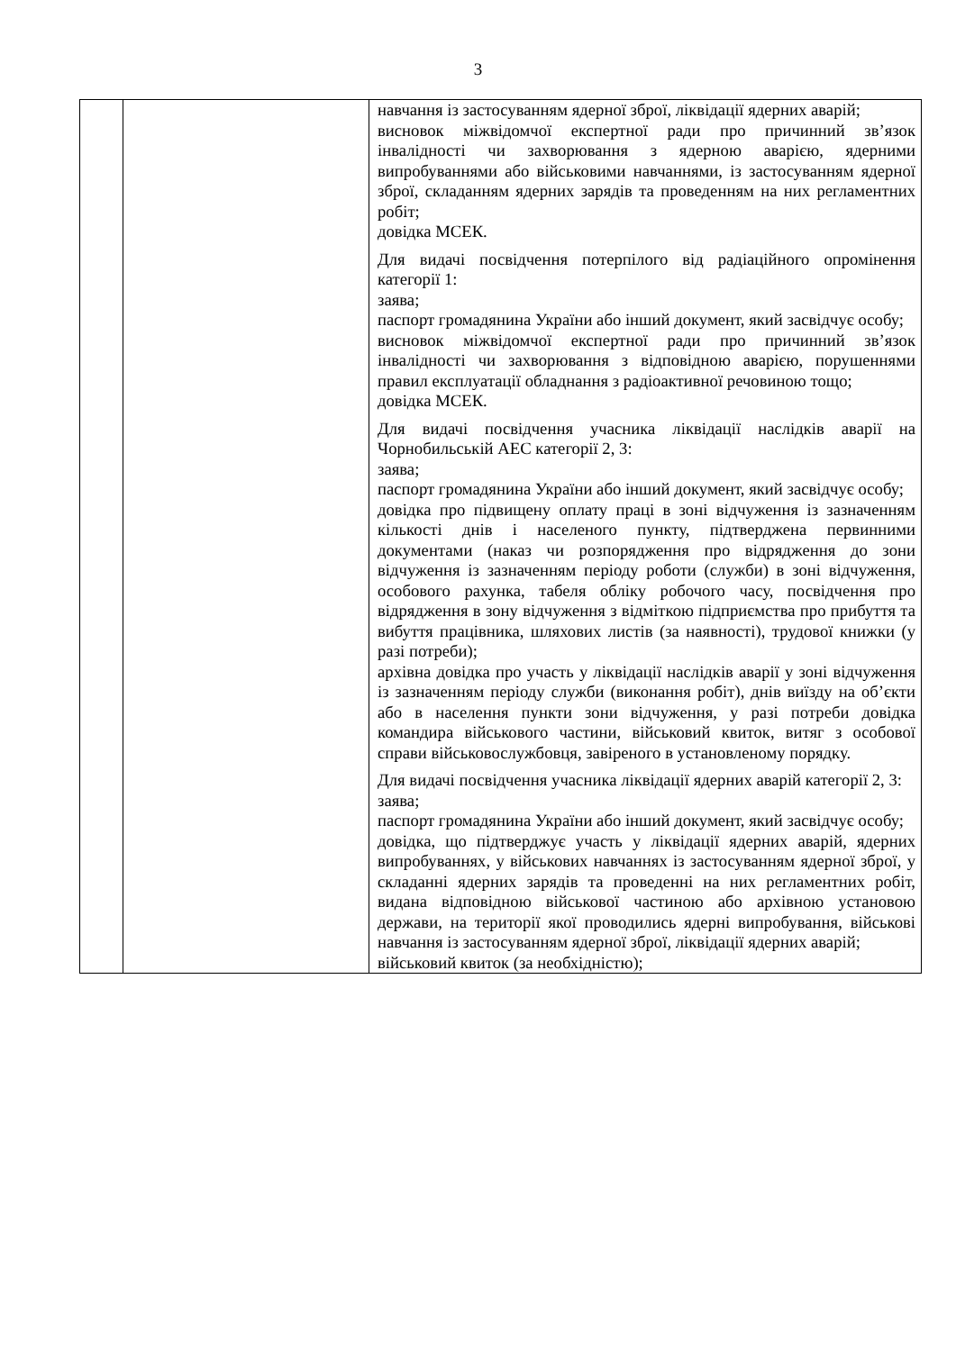3
| | | навчання із застосуванням ядерної зброї, ліквідації ядерних аварій; висновок міжвідомчої експертної ради про причинний зв’язок інвалідності чи захворювання з ядерною аварією, ядерними випробуваннями або військовими навчаннями, із застосуванням ядерної зброї, складанням ядерних зарядів та проведенням на них регламентних робіт; довідка МСЕК. Для видачі посвідчення потерпілого від радіаційного опромінення категорії 1: заява; паспорт громадянина України або інший документ, який засвідчує особу; висновок міжвідомчої експертної ради про причинний зв’язок інвалідності чи захворювання з відповідною аварією, порушеннями правил експлуатації обладнання з радіоактивної речовиною тощо; довідка МСЕК. Для видачі посвідчення учасника ліквідації наслідків аварії на Чорнобильській АЕС категорії 2, 3: заява; паспорт громадянина України або інший документ, який засвідчує особу; довідка про підвищену оплату праці в зоні відчуження із зазначенням кількості днів і населеного пункту, підтверджена первинними документами (наказ чи розпорядження про відрядження до зони відчуження із зазначенням періоду роботи (служби) в зоні відчуження, особового рахунка, табеля обліку робочого часу, посвідчення про відрядження в зону відчуження з відміткою підприємства про прибуття та вибуття працівника, шляхових листів (за наявності), трудової книжки (у разі потреби); архівна довідка про участь у ліквідації наслідків аварії у зоні відчуження із зазначенням періоду служби (виконання робіт), днів виїзду на об’єкти або в населення пункти зони відчуження, у разі потреби довідка командира військового частини, військовий квиток, витяг з особової справи військовослужбовця, завіреного в установленому порядку. Для видачі посвідчення учасника ліквідації ядерних аварій категорії 2, 3: заява; паспорт громадянина України або інший документ, який засвідчує особу; довідка, що підтверджує участь у ліквідації ядерних аварій, ядерних випробуваннях, у військових навчаннях із застосуванням ядерної зброї, у складанні ядерних зарядів та проведенні на них регламентних робіт, видана відповідною військової частиною або архівною установою держави, на території якої проводились ядерні випробування, військові навчання із застосуванням ядерної зброї, ліквідації ядерних аварій; військовий квиток (за необхідністю); |